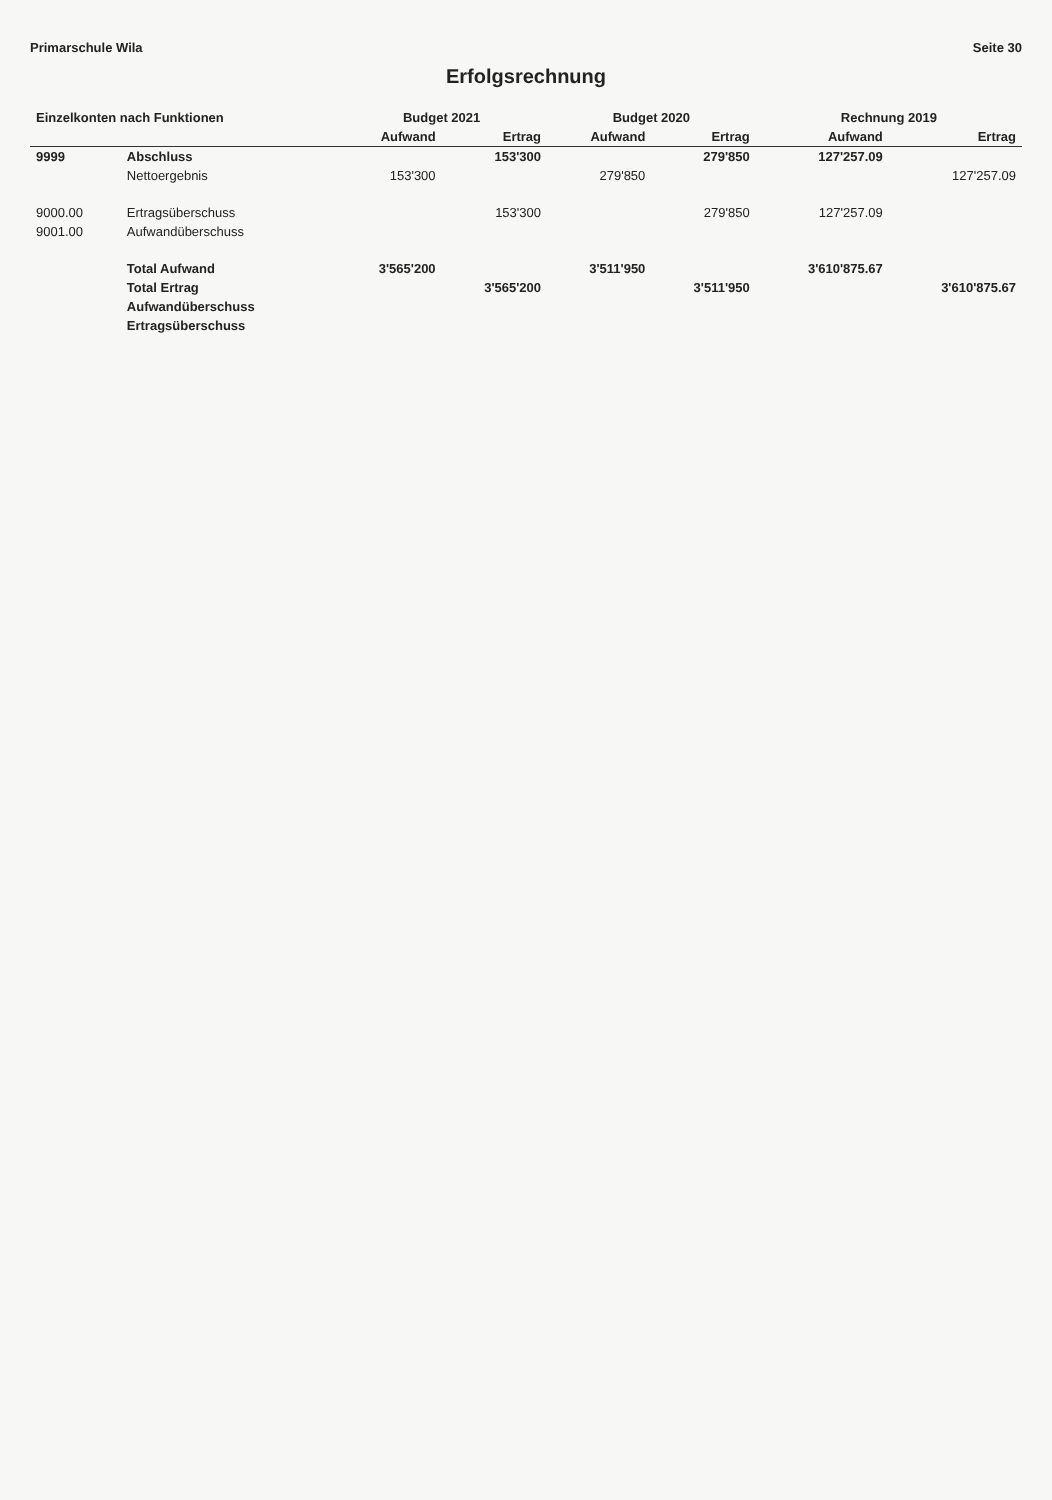Primarschule Wila Seite 30
Erfolgsrechnung
| Einzelkonten nach Funktionen | | Budget 2021 | | Budget 2020 | | Rechnung 2019 | |
| --- | --- | --- | --- | --- | --- | --- | --- |
| | | Aufwand | Ertrag | Aufwand | Ertrag | Aufwand | Ertrag |
| 9999 | Abschluss | | 153'300 | | 279'850 | 127'257.09 | |
| | Nettoergebnis | 153'300 | | 279'850 | | | 127'257.09 |
| 9000.00 | Ertragsüberschuss | | 153'300 | | 279'850 | 127'257.09 | |
| 9001.00 | Aufwandüberschuss | | | | | | |
| | Total Aufwand | 3'565'200 | | 3'511'950 | | 3'610'875.67 | |
| | Total Ertrag | | 3'565'200 | | 3'511'950 | | 3'610'875.67 |
| | Aufwandüberschuss | | | | | | |
| | Ertragsüberschuss | | | | | | |